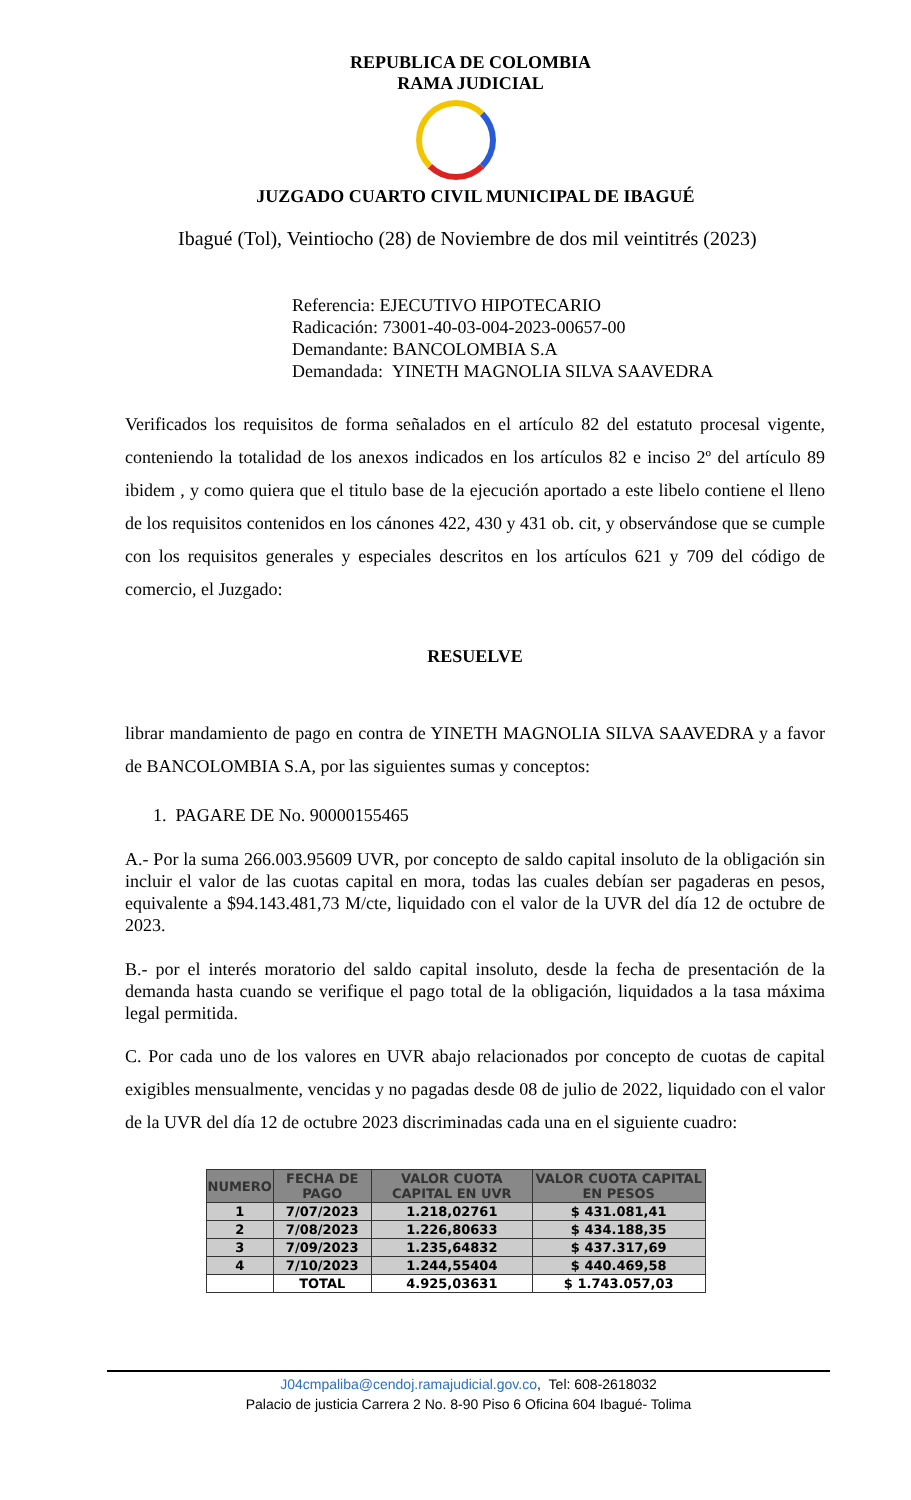REPUBLICA DE COLOMBIA
RAMA JUDICIAL
JUZGADO CUARTO CIVIL MUNICIPAL DE IBAGUÉ
Ibagué (Tol), Veintiocho (28) de Noviembre de dos mil veintitrés (2023)
Referencia: EJECUTIVO HIPOTECARIO
Radicación: 73001-40-03-004-2023-00657-00
Demandante: BANCOLOMBIA S.A
Demandada: YINETH MAGNOLIA SILVA SAAVEDRA
Verificados los requisitos de forma señalados en el artículo 82 del estatuto procesal vigente, conteniendo la totalidad de los anexos indicados en los artículos 82 e inciso 2º del artículo 89 ibidem , y como quiera que el titulo base de la ejecución aportado a este libelo contiene el lleno de los requisitos contenidos en los cánones 422, 430 y 431 ob. cit, y observándose que se cumple con los requisitos generales y especiales descritos en los artículos 621 y 709 del código de comercio, el Juzgado:
RESUELVE
librar mandamiento de pago en contra de YINETH MAGNOLIA SILVA SAAVEDRA y a favor de BANCOLOMBIA S.A, por las siguientes sumas y conceptos:
1. PAGARE DE No. 90000155465
A.- Por la suma 266.003.95609 UVR, por concepto de saldo capital insoluto de la obligación sin incluir el valor de las cuotas capital en mora, todas las cuales debían ser pagaderas en pesos, equivalente a $94.143.481,73 M/cte, liquidado con el valor de la UVR del día 12 de octubre de 2023.
B.- por el interés moratorio del saldo capital insoluto, desde la fecha de presentación de la demanda hasta cuando se verifique el pago total de la obligación, liquidados a la tasa máxima legal permitida.
C. Por cada uno de los valores en UVR abajo relacionados por concepto de cuotas de capital exigibles mensualmente, vencidas y no pagadas desde 08 de julio de 2022, liquidado con el valor de la UVR del día 12 de octubre 2023 discriminadas cada una en el siguiente cuadro:
| NUMERO | FECHA DE PAGO | VALOR CUOTA CAPITAL EN UVR | VALOR CUOTA CAPITAL EN PESOS |
| --- | --- | --- | --- |
| 1 | 7/07/2023 | 1.218,02761 | $ 431.081,41 |
| 2 | 7/08/2023 | 1.226,80633 | $ 434.188,35 |
| 3 | 7/09/2023 | 1.235,64832 | $ 437.317,69 |
| 4 | 7/10/2023 | 1.244,55404 | $ 440.469,58 |
| | TOTAL | 4.925,03631 | $ 1.743.057,03 |
J04cmpaliba@cendoj.ramajudicial.gov.co, Tel: 608-2618032
Palacio de justicia Carrera 2 No. 8-90 Piso 6 Oficina 604 Ibagué- Tolima